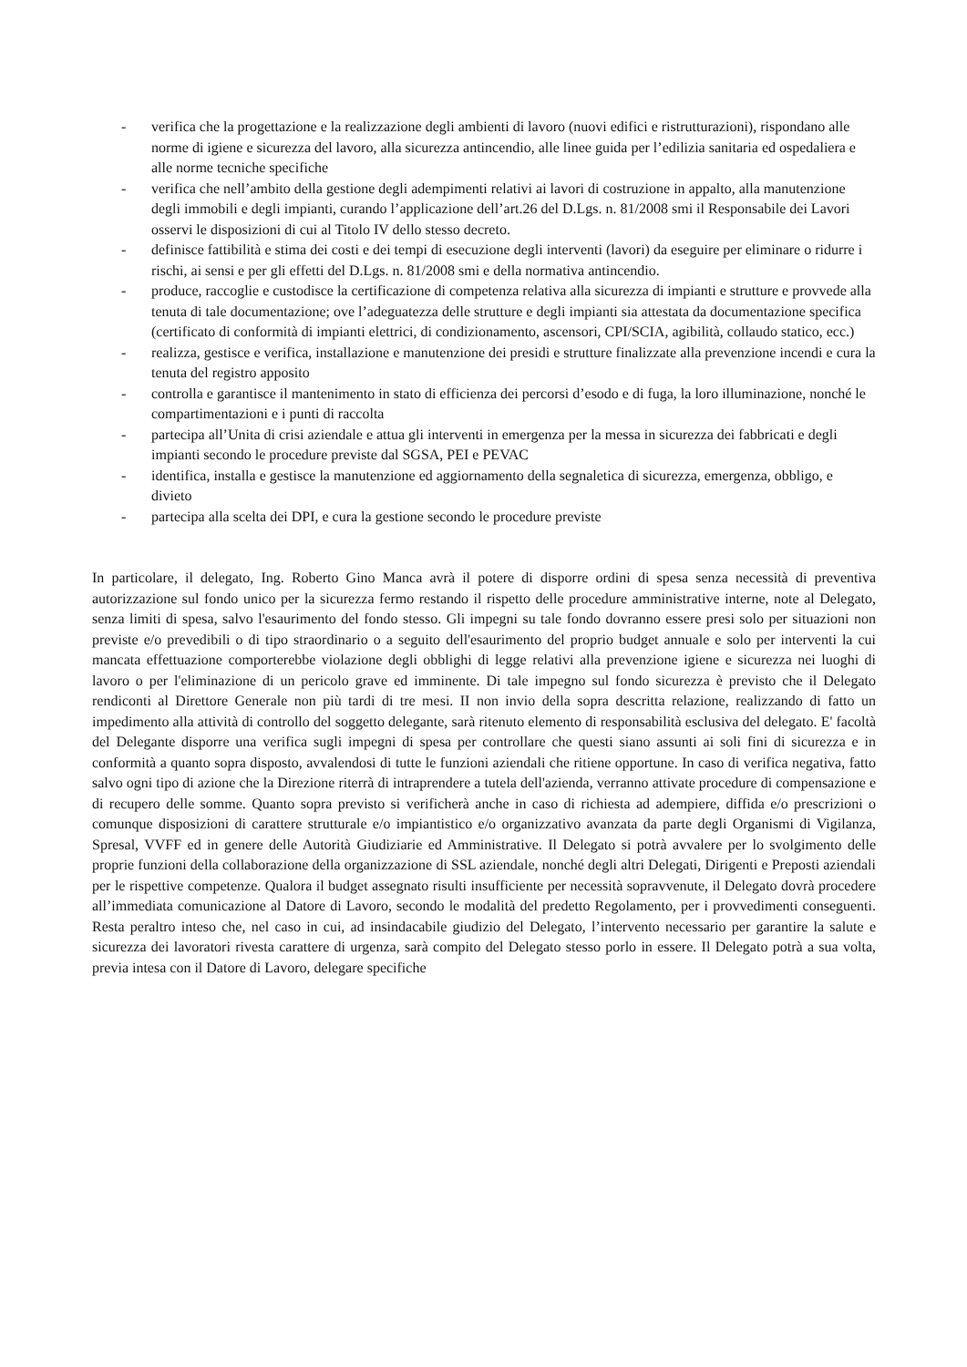- verifica che la progettazione e la realizzazione degli ambienti di lavoro (nuovi edifici e ristrutturazioni), rispondano alle norme di igiene e sicurezza del lavoro, alla sicurezza antincendio, alle linee guida per l’edilizia sanitaria ed ospedaliera e alle norme tecniche specifiche
- verifica che nell’ambito della gestione degli adempimenti relativi ai lavori di costruzione in appalto, alla manutenzione degli immobili e degli impianti, curando l’applicazione dell’art.26 del D.Lgs. n. 81/2008 smi il Responsabile dei Lavori osservi le disposizioni di cui al Titolo IV dello stesso decreto.
- definisce fattibilità e stima dei costi e dei tempi di esecuzione degli interventi (lavori) da eseguire per eliminare o ridurre i rischi, ai sensi e per gli effetti del D.Lgs. n. 81/2008 smi e della normativa antincendio.
- produce, raccoglie e custodisce la certificazione di competenza relativa alla sicurezza di impianti e strutture e provvede alla tenuta di tale documentazione; ove l’adeguatezza delle strutture e degli impianti sia attestata da documentazione specifica (certificato di conformità di impianti elettrici, di condizionamento, ascensori, CPI/SCIA, agibilità, collaudo statico, ecc.)
- realizza, gestisce e verifica, installazione e manutenzione dei presidi e strutture finalizzate alla prevenzione incendi e cura la tenuta del registro apposito
- controlla e garantisce il mantenimento in stato di efficienza dei percorsi d’esodo e di fuga, la loro illuminazione, nonché le compartimentazioni e i punti di raccolta
- partecipa all’Unita di crisi aziendale e attua gli interventi in emergenza per la messa in sicurezza dei fabbricati e degli impianti secondo le procedure previste dal SGSA, PEI e PEVAC
- identifica, installa e gestisce la manutenzione ed aggiornamento della segnaletica di sicurezza, emergenza, obbligo, e divieto
- partecipa alla scelta dei DPI, e cura la gestione secondo le procedure previste
In particolare, il delegato, Ing. Roberto Gino Manca avrà il potere di disporre ordini di spesa senza necessità di preventiva autorizzazione sul fondo unico per la sicurezza fermo restando il rispetto delle procedure amministrative interne, note al Delegato, senza limiti di spesa, salvo l'esaurimento del fondo stesso. Gli impegni su tale fondo dovranno essere presi solo per situazioni non previste e/o prevedibili o di tipo straordinario o a seguito dell'esaurimento del proprio budget annuale e solo per interventi la cui mancata effettuazione comporterebbe violazione degli obblighi di legge relativi alla prevenzione igiene e sicurezza nei luoghi di lavoro o per l'eliminazione di un pericolo grave ed imminente. Di tale impegno sul fondo sicurezza è previsto che il Delegato rendiconti al Direttore Generale non più tardi di tre mesi. II non invio della sopra descritta relazione, realizzando di fatto un impedimento alla attività di controllo del soggetto delegante, sarà ritenuto elemento di responsabilità esclusiva del delegato. E' facoltà del Delegante disporre una verifica sugli impegni di spesa per controllare che questi siano assunti ai soli fini di sicurezza e in conformità a quanto sopra disposto, avvalendosi di tutte le funzioni aziendali che ritiene opportune. In caso di verifica negativa, fatto salvo ogni tipo di azione che la Direzione riterrà di intraprendere a tutela dell'azienda, verranno attivate procedure di compensazione e di recupero delle somme. Quanto sopra previsto si verificherà anche in caso di richiesta ad adempiere, diffida e/o prescrizioni o comunque disposizioni di carattere strutturale e/o impiantistico e/o organizzativo avanzata da parte degli Organismi di Vigilanza, Spresal, VVFF ed in genere delle Autorità Giudiziarie ed Amministrative. Il Delegato si potrà avvalere per lo svolgimento delle proprie funzioni della collaborazione della organizzazione di SSL aziendale, nonché degli altri Delegati, Dirigenti e Preposti aziendali per le rispettive competenze. Qualora il budget assegnato risulti insufficiente per necessità sopravvenute, il Delegato dovrà procedere all’immediata comunicazione al Datore di Lavoro, secondo le modalità del predetto Regolamento, per i provvedimenti conseguenti. Resta peraltro inteso che, nel caso in cui, ad insindacabile giudizio del Delegato, l’intervento necessario per garantire la salute e sicurezza dei lavoratori rivesta carattere di urgenza, sarà compito del Delegato stesso porlo in essere. Il Delegato potrà a sua volta, previa intesa con il Datore di Lavoro, delegare specifiche